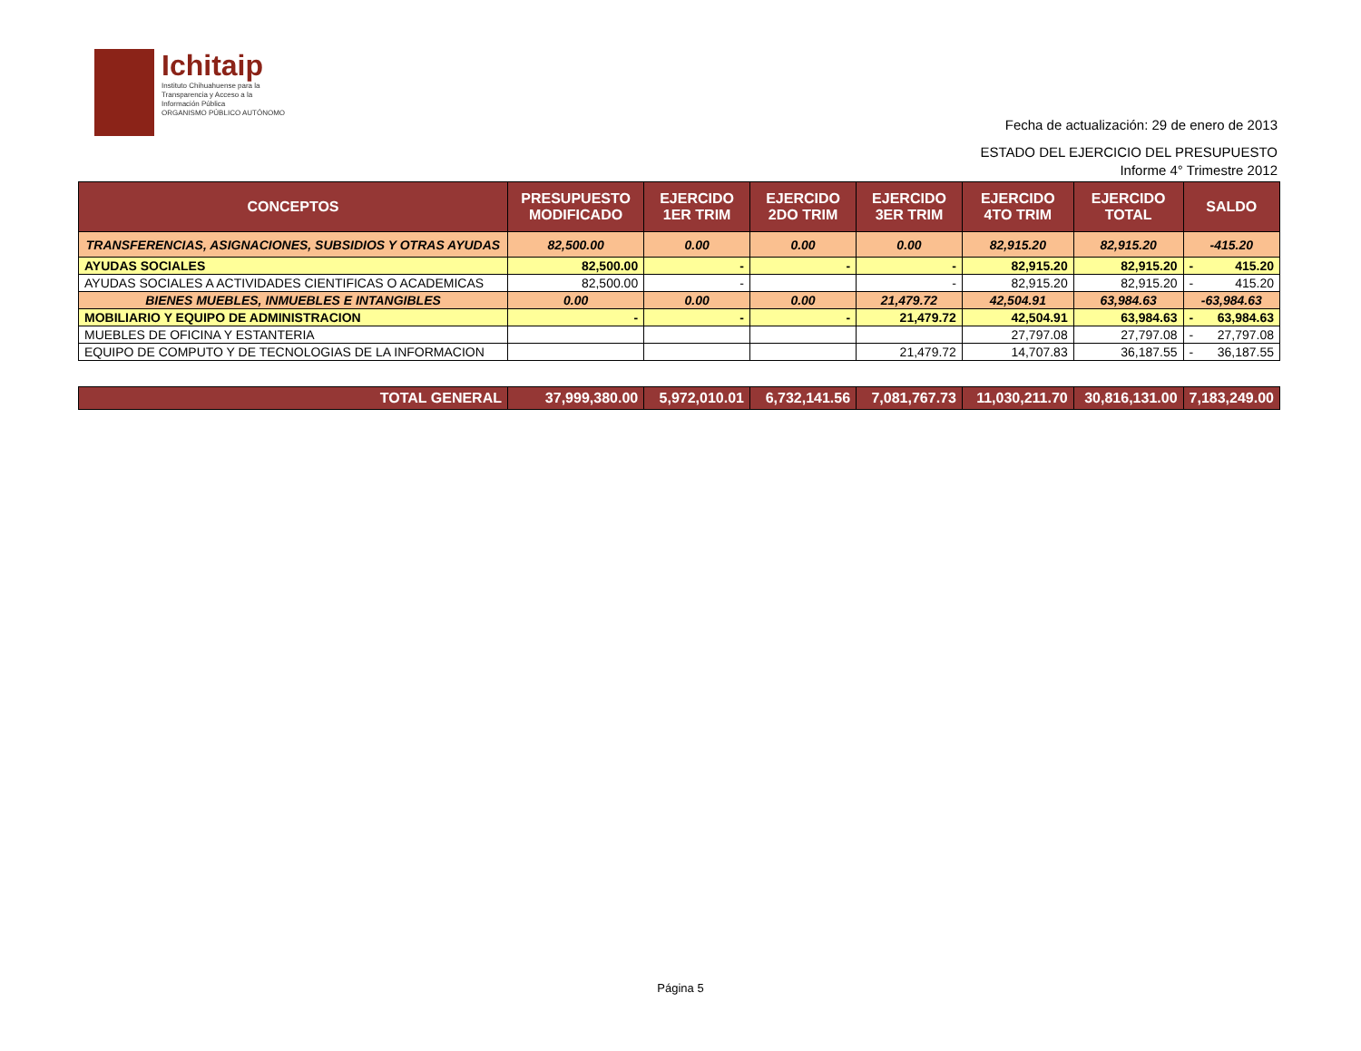Ichitaip
Instituto Chihuahuense para la
Transparencia y Acceso a la
Información Pública
ORGANISMO PÚBLICO AUTÓNOMO
Fecha de actualización: 29 de enero de 2013
ESTADO DEL EJERCICIO DEL PRESUPUESTO
Informe 4° Trimestre 2012
| CONCEPTOS | PRESUPUESTO MODIFICADO | EJERCIDO 1ER TRIM | EJERCIDO 2DO TRIM | EJERCIDO 3ER TRIM | EJERCIDO 4TO TRIM | EJERCIDO TOTAL | SALDO |
| --- | --- | --- | --- | --- | --- | --- | --- |
| TRANSFERENCIAS, ASIGNACIONES, SUBSIDIOS Y OTRAS AYUDAS | 82,500.00 | 0.00 | 0.00 | 0.00 | 82,915.20 | 82,915.20 | -415.20 |
| AYUDAS SOCIALES | 82,500.00 | - | - | - | 82,915.20 | 82,915.20 | - 415.20 |
| AYUDAS SOCIALES A ACTIVIDADES CIENTIFICAS O ACADEMICAS | 82,500.00 | - | | - | 82,915.20 | 82,915.20 | - 415.20 |
| BIENES MUEBLES, INMUEBLES E INTANGIBLES | 0.00 | 0.00 | 0.00 | 21,479.72 | 42,504.91 | 63,984.63 | -63,984.63 |
| MOBILIARIO Y EQUIPO DE ADMINISTRACION | - | - | - | 21,479.72 | 42,504.91 | 63,984.63 | - 63,984.63 |
| MUEBLES DE OFICINA Y ESTANTERIA | | | | | 27,797.08 | 27,797.08 | - 27,797.08 |
| EQUIPO DE COMPUTO Y DE TECNOLOGIAS DE LA INFORMACION | | | | 21,479.72 | 14,707.83 | 36,187.55 | - 36,187.55 |
| TOTAL GENERAL | 37,999,380.00 | 5,972,010.01 | 6,732,141.56 | 7,081,767.73 | 11,030,211.70 | 30,816,131.00 | 7,183,249.00 |
Página 5